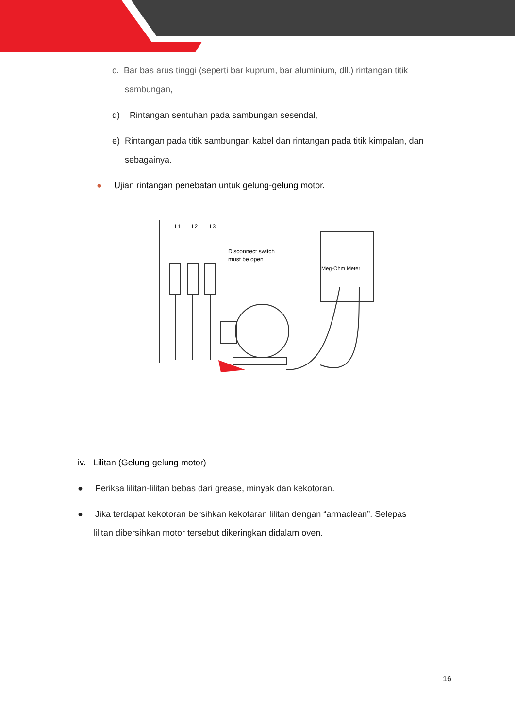c. Bar bas arus tinggi (seperti bar kuprum, bar aluminium, dll.) rintangan titik
sambungan,
d) Rintangan sentuhan pada sambungan sesendal,
e) Rintangan pada titik sambungan kabel dan rintangan pada titik kimpalan, dan
sebagainya.
● Ujian rintangan penebatan untuk gelung-gelung motor.
L1
L2
L3
Disconnect switch
must be open
Meg-Ohm Meter
iv. Lilitan (Gelung-gelung motor)
● Periksa lilitan-lilitan bebas dari grease, minyak dan kekotoran.
● Jika terdapat kekotoran bersihkan kekotaran lilitan dengan “armaclean”. Selepas
lilitan dibersihkan motor tersebut dikeringkan didalam oven.
16